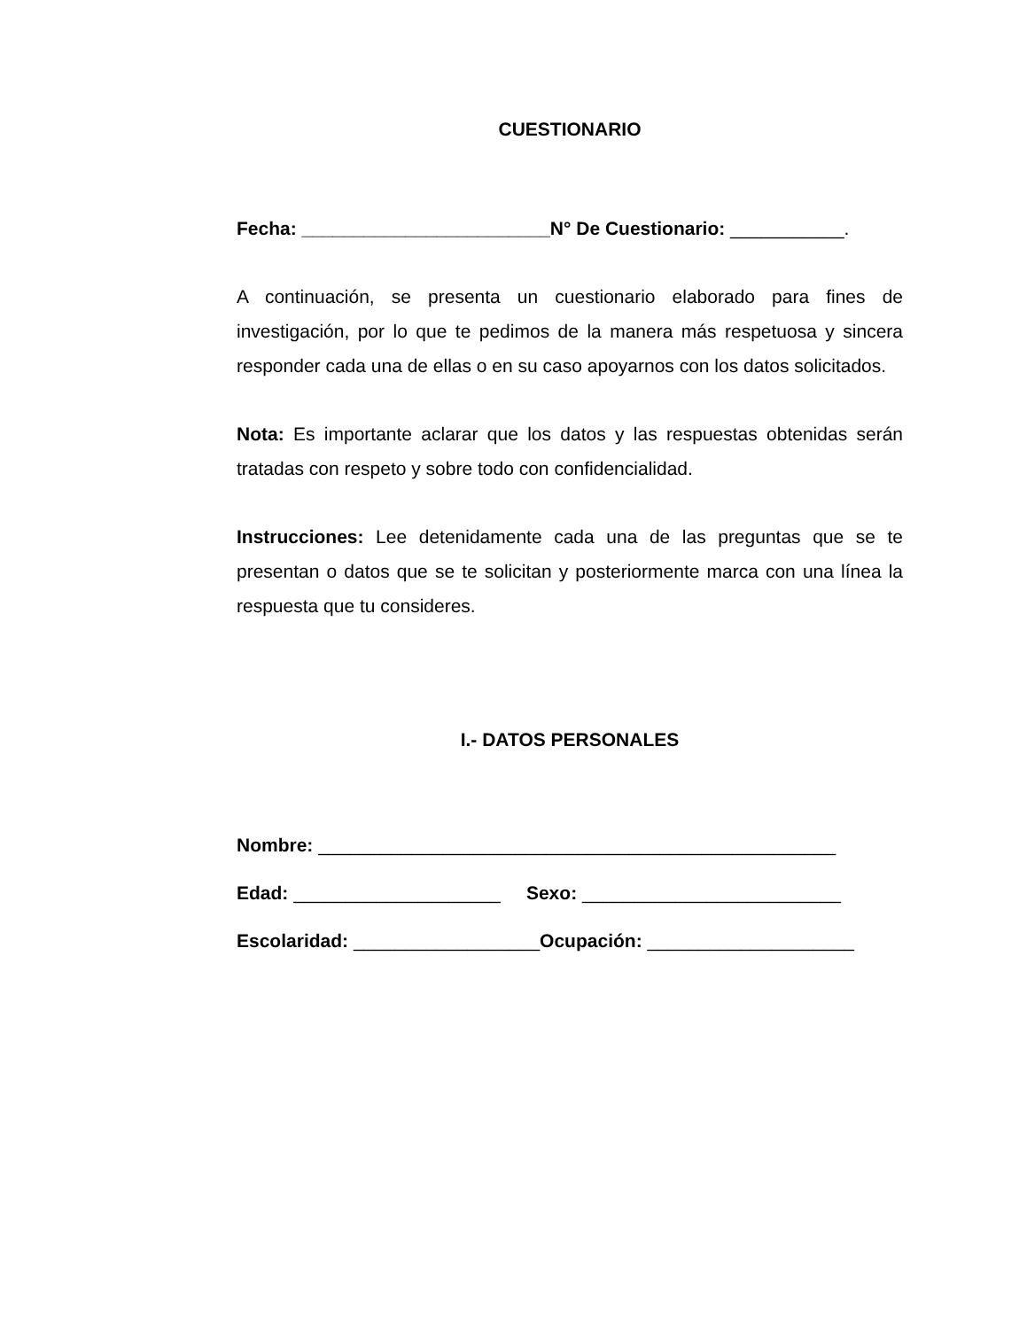CUESTIONARIO
Fecha: ________________________N° De Cuestionario: ___________.
A continuación, se presenta un cuestionario elaborado para fines de investigación, por lo que te pedimos de la manera más respetuosa y sincera responder cada una de ellas o en su caso apoyarnos con los datos solicitados.
Nota: Es importante aclarar que los datos y las respuestas obtenidas serán tratadas con respeto y sobre todo con confidencialidad.
Instrucciones: Lee detenidamente cada una de las preguntas que se te presentan o datos que se te solicitan y posteriormente marca con una línea la respuesta que tu consideres.
I.- DATOS PERSONALES
Nombre: __________________________________________________
Edad: ____________________ Sexo: _________________________
Escolaridad: __________________Ocupación: ____________________